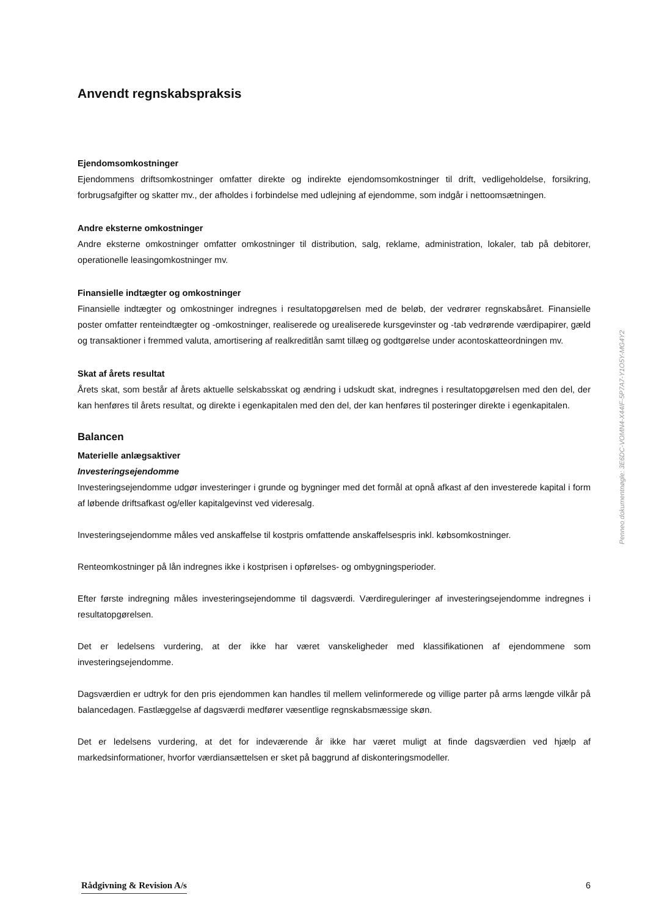Anvendt regnskabspraksis
Ejendomsomkostninger
Ejendommens driftsomkostninger omfatter direkte og indirekte ejendomsomkostninger til drift, vedligeholdelse, forsikring, forbrugsafgifter og skatter mv., der afholdes i forbindelse med udlejning af ejendomme, som indgår i nettoomsætningen.
Andre eksterne omkostninger
Andre eksterne omkostninger omfatter omkostninger til distribution, salg, reklame, administration, lokaler, tab på debitorer, operationelle leasingomkostninger mv.
Finansielle indtægter og omkostninger
Finansielle indtægter og omkostninger indregnes i resultatopgørelsen med de beløb, der vedrører regnskabsåret. Finansielle poster omfatter renteindtægter og -omkostninger, realiserede og urealiserede kursgevinster og -tab vedrørende værdipapirer, gæld og transaktioner i fremmed valuta, amortisering af realkreditlån samt tillæg og godtgørelse under acontoskatteordningen mv.
Skat af årets resultat
Årets skat, som består af årets aktuelle selskabsskat og ændring i udskudt skat, indregnes i resultatopgørelsen med den del, der kan henføres til årets resultat, og direkte i egenkapitalen med den del, der kan henføres til posteringer direkte i egenkapitalen.
Balancen
Materielle anlægsaktiver
Investeringsejendomme
Investeringsejendomme udgør investeringer i grunde og bygninger med det formål at opnå afkast af den investerede kapital i form af løbende driftsafkast og/eller kapitalgevinst ved videresalg.
Investeringsejendomme måles ved anskaffelse til kostpris omfattende anskaffelsespris inkl. købsomkostninger.
Renteomkostninger på lån indregnes ikke i kostprisen i opførelses- og ombygningsperioder.
Efter første indregning måles investeringsejendomme til dagsværdi. Værdireguleringer af investeringsejendomme indregnes i resultatopgørelsen.
Det er ledelsens vurdering, at der ikke har været vanskeligheder med klassifikationen af ejendommene som investeringsejendomme.
Dagsværdien er udtryk for den pris ejendommen kan handles til mellem velinformerede og villige parter på arms længde vilkår på balancedagen. Fastlæggelse af dagsværdi medfører væsentlige regnskabsmæssige skøn.
Det er ledelsens vurdering, at det for indeværende år ikke har været muligt at finde dagsværdien ved hjælp af markedsinformationer, hvorfor værdiansættelsen er sket på baggrund af diskonteringsmodeller.
Penneo dokumentnøgle: 3E6DC-VOMN4-X44IF-5P7A7-Y1O5Y-MG4Y2
Rådgivning & Revision A/s 6